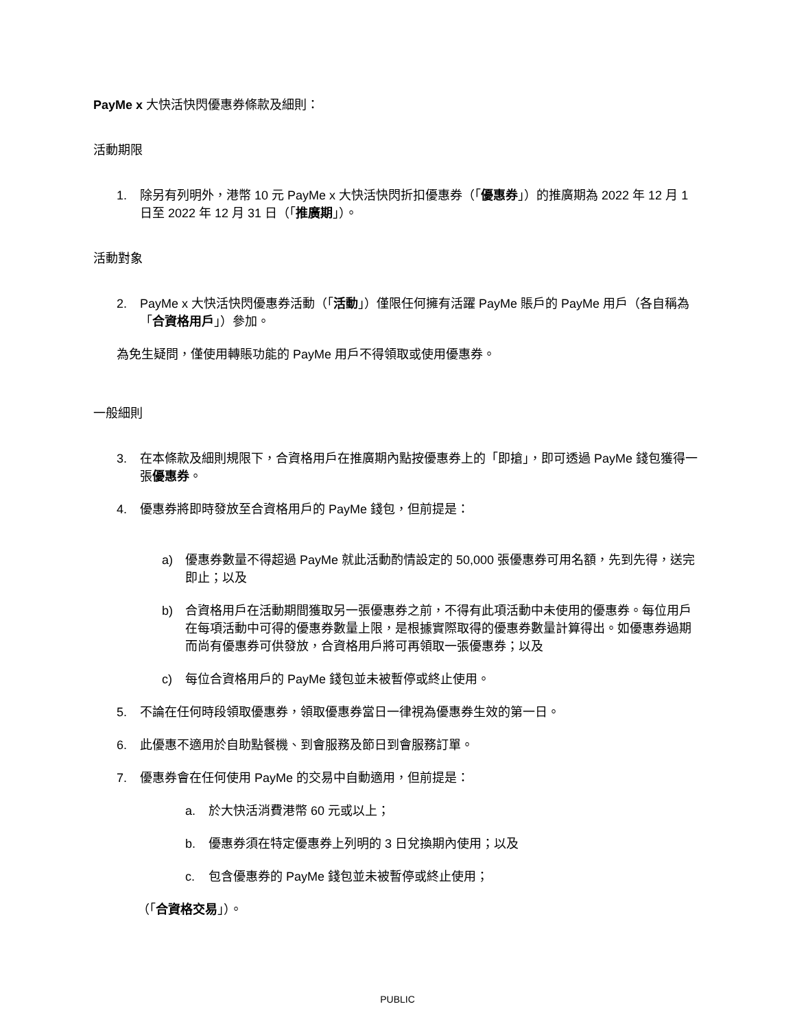PayMe x 大快活快閃優惠券條款及細則：
活動期限
1. 除另有列明外，港幣 10 元 PayMe x 大快活快閃折扣優惠券（「優惠券」）的推廣期為 2022 年 12 月 1 日至 2022 年 12 月 31 日（「推廣期」）。
活動對象
2. PayMe x 大快活快閃優惠券活動（「活動」）僅限任何擁有活躍 PayMe 賬戶的 PayMe 用戶（各自稱為「合資格用戶」）參加。
為免生疑問，僅使用轉賬功能的 PayMe 用戶不得領取或使用優惠券。
一般細則
3. 在本條款及細則規限下，合資格用戶在推廣期內點按優惠券上的「即搶」，即可透過 PayMe 錢包獲得一張優惠券。
4. 優惠券將即時發放至合資格用戶的 PayMe 錢包，但前提是：
a) 優惠券數量不得超過 PayMe 就此活動酌情設定的 50,000 張優惠券可用名額，先到先得，送完即止；以及
b) 合資格用戶在活動期間獲取另一張優惠券之前，不得有此項活動中未使用的優惠券。每位用戶在每項活動中可得的優惠券數量上限，是根據實際取得的優惠券數量計算得出。如優惠券過期而尚有優惠券可供發放，合資格用戶將可再領取一張優惠券；以及
c) 每位合資格用戶的 PayMe 錢包並未被暫停或終止使用。
5. 不論在任何時段領取優惠券，領取優惠券當日一律視為優惠券生效的第一日。
6. 此優惠不適用於自助點餐機、到會服務及節日到會服務訂單。
7. 優惠券會在任何使用 PayMe 的交易中自動適用，但前提是：
a. 於大快活消費港幣 60 元或以上；
b. 優惠券須在特定優惠券上列明的 3 日兌換期內使用；以及
c. 包含優惠券的 PayMe 錢包並未被暫停或終止使用；
（「合資格交易」）。
PUBLIC